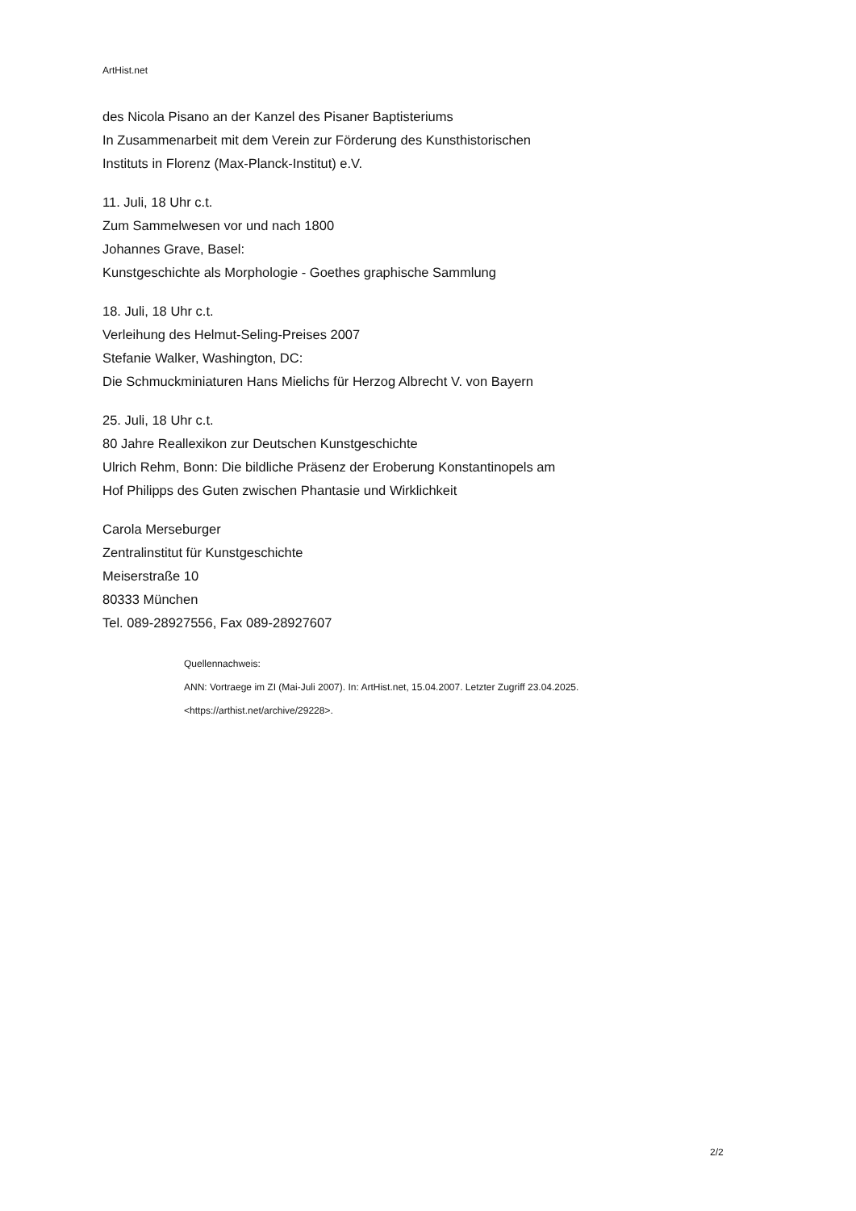ArtHist.net
des Nicola Pisano an der Kanzel des Pisaner Baptisteriums
In Zusammenarbeit mit dem Verein zur Förderung des Kunsthistorischen
Instituts in Florenz (Max-Planck-Institut) e.V.
11. Juli, 18 Uhr c.t.
Zum Sammelwesen vor und nach 1800
Johannes Grave, Basel:
Kunstgeschichte als Morphologie - Goethes graphische Sammlung
18. Juli, 18 Uhr c.t.
Verleihung des Helmut-Seling-Preises 2007
Stefanie Walker, Washington, DC:
Die Schmuckminiaturen Hans Mielichs für Herzog Albrecht V. von Bayern
25. Juli, 18 Uhr c.t.
80 Jahre Reallexikon zur Deutschen Kunstgeschichte
Ulrich Rehm, Bonn: Die bildliche Präsenz der Eroberung Konstantinopels am
Hof Philipps des Guten zwischen Phantasie und Wirklichkeit
Carola Merseburger
Zentralinstitut für Kunstgeschichte
Meiserstraße 10
80333 München
Tel. 089-28927556, Fax 089-28927607
Quellennachweis:
ANN: Vortraege im ZI (Mai-Juli 2007). In: ArtHist.net, 15.04.2007. Letzter Zugriff 23.04.2025.
<https://arthist.net/archive/29228>.
2/2